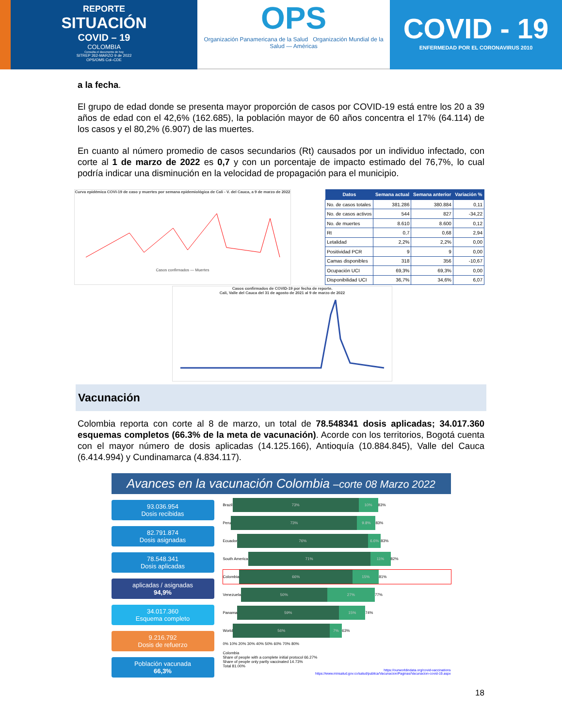REPORTE
SITUACIÓN
COVID – 19
COLOMBIA
Consulta el documento de hoy
SITREP 262-MARZO 9 de 2022
OPS/OMS Col–CDE
OPS
Organización Panamericana de la Salud Organización Mundial de la Salud — Américas
COVID - 19
ENFERMEDAD POR EL CORONAVIRUS 2010
a la fecha.
El grupo de edad donde se presenta mayor proporción de casos por COVID-19 está entre los 20 a 39 años de edad con el 42,6% (162.685), la población mayor de 60 años concentra el 17% (64.114) de los casos y el 80,2% (6.907) de las muertes.
En cuanto al número promedio de casos secundarios (Rt) causados por un individuo infectado, con corte al 1 de marzo de 2022 es 0,7 y con un porcentaje de impacto estimado del 76,7%, lo cual podría indicar una disminución en la velocidad de propagación para el municipio.
Curva epidémica COVI-19 de caso y muertes por semana epidemiológica de Cali - V. del Cauca, a 9 de marzo de 2022
Casos confirmados — Muertes
| Datos | Semana actual | Semana anterior | Variación % |
| --- | --- | --- | --- |
| No. de casos totales | 381.286 | 380.884 | 0,11 |
| No. de casos activos | 544 | 827 | -34,22 |
| No. de muertes | 8.610 | 8.600 | 0,12 |
| Rt | 0,7 | 0,68 | 2,94 |
| Letalidad | 2,2% | 2,2% | 0,00 |
| Positividad PCR | 9 | 9 | 0,00 |
| Camas disponibles | 318 | 356 | -10,67 |
| Ocupación UCI | 69,3% | 69,3% | 0,00 |
| Disponibilidad UCI | 36,7% | 34,6% | 6,07 |
Casos confirmados de COVID-19 por fecha de reporte.
Cali, Valle del Cauca del 31 de agosto de 2021 al 9 de marzo de 2022
Vacunación
Colombia reporta con corte al 8 de marzo, un total de 78.548341 dosis aplicadas; 34.017.360 esquemas completos (66.3% de la meta de vacunación). Acorde con los territorios, Bogotá cuenta con el mayor número de dosis aplicadas (14.125.166), Antioquía (10.884.845), Valle del Cauca (6.414.994) y Cundinamarca (4.834.117).
Avances en la vacunación Colombia –corte 08 Marzo 2022
93.036.954
Dosis recibidas
82.791.874
Dosis asignadas
78.548.341
Dosis aplicadas
aplicadas / asignadas
94,9%
34.017.360
Esquema completo
9.216.792
Dosis de refuerzo
Población vacunada
66,3%
Brazil 73% 10% 83%
Peru 73% 9.8% 83%
Ecuador 76% 6.6% 83%
South America 71% 11% 82%
Colombia 66% 15% 81%
Venezuela 50% 27% 77%
Panama 59% 15% 74%
World 56% 7% 63%
0% 10% 20% 30% 40% 50% 60% 70% 80%
Colombia
Share of people with a complete initial protocol 66.27%
Share of people only partly vaccinated 14.73%
Total 81.00%
https://ourworldindata.org/covid-vaccinations
https://www.minsalud.gov.co/salud/publica/Vacunacion/Paginas/Vacunacion-covid-19.aspx
18